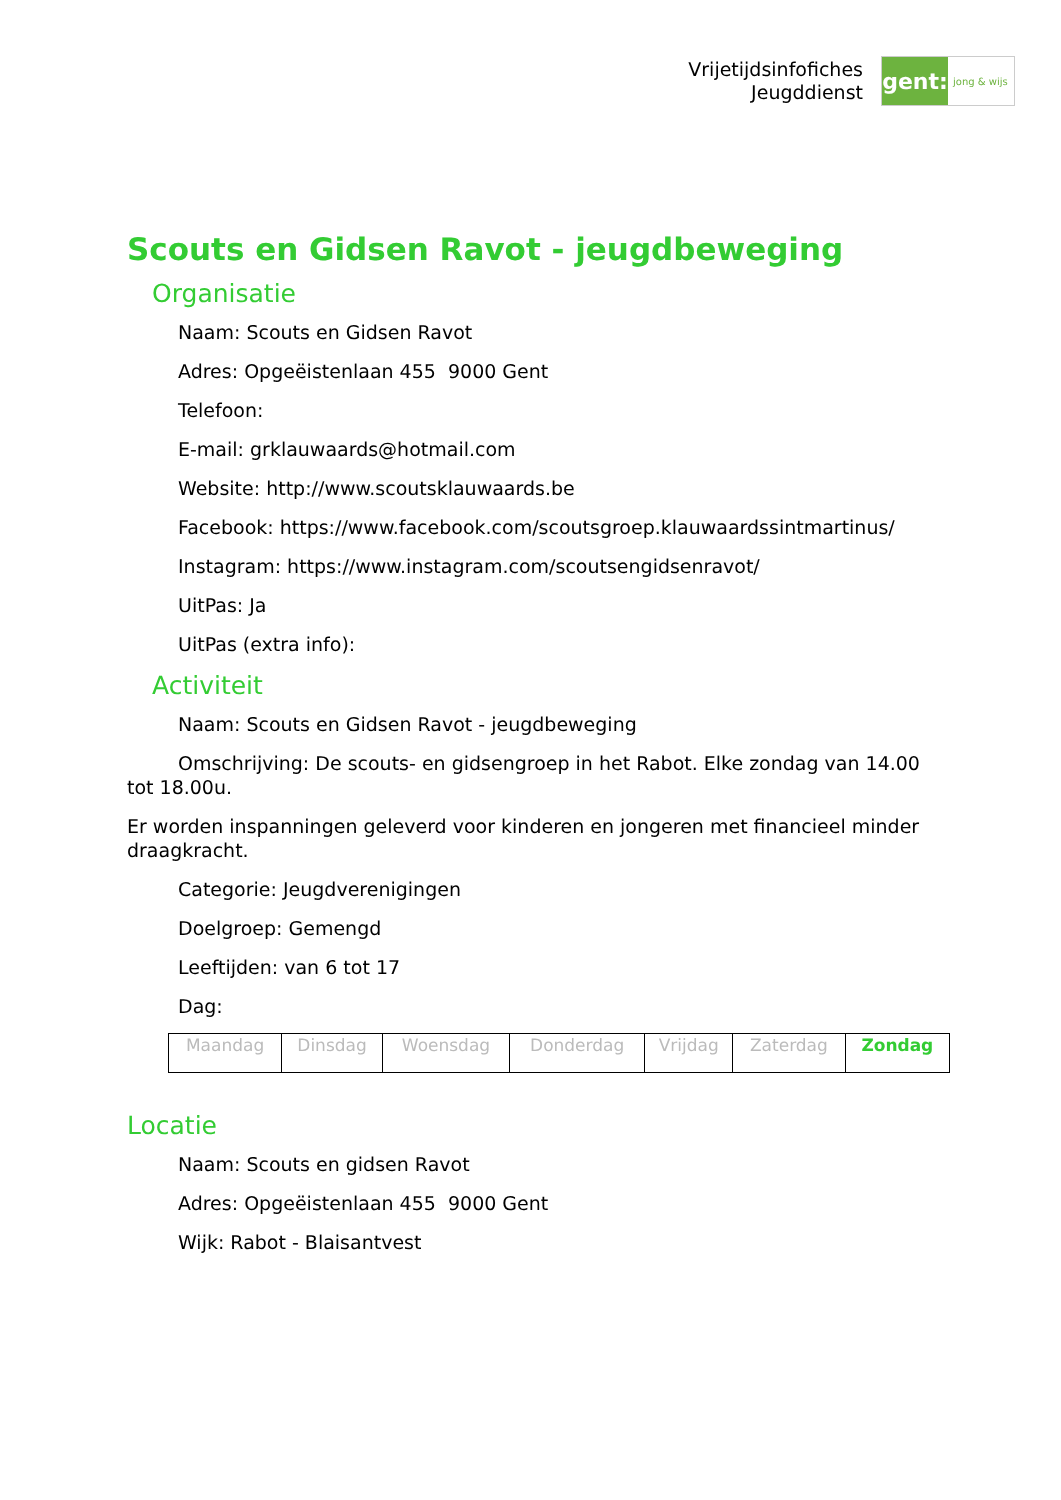Vrijetijdsinfofiches
Jeugddienst
gent:
jong & wijs
Scouts en Gidsen Ravot - jeugdbeweging
Organisatie
Naam: Scouts en Gidsen Ravot
Adres: Opgeëistenlaan 455 9000 Gent
Telefoon:
E-mail: grklauwaards@hotmail.com
Website: http://www.scoutsklauwaards.be
Facebook: https://www.facebook.com/scoutsgroep.klauwaardssintmartinus/
Instagram: https://www.instagram.com/scoutsengidsenravot/
UitPas: Ja
UitPas (extra info):
Activiteit
Naam: Scouts en Gidsen Ravot - jeugdbeweging
Omschrijving: De scouts- en gidsengroep in het Rabot. Elke zondag van 14.00 tot 18.00u.
Er worden inspanningen geleverd voor kinderen en jongeren met financieel minder draagkracht.
Categorie: Jeugdverenigingen
Doelgroep: Gemengd
Leeftijden: van 6 tot 17
Dag:
| Maandag | Dinsdag | Woensdag | Donderdag | Vrijdag | Zaterdag | Zondag |
Locatie
Naam: Scouts en gidsen Ravot
Adres: Opgeëistenlaan 455 9000 Gent
Wijk: Rabot - Blaisantvest